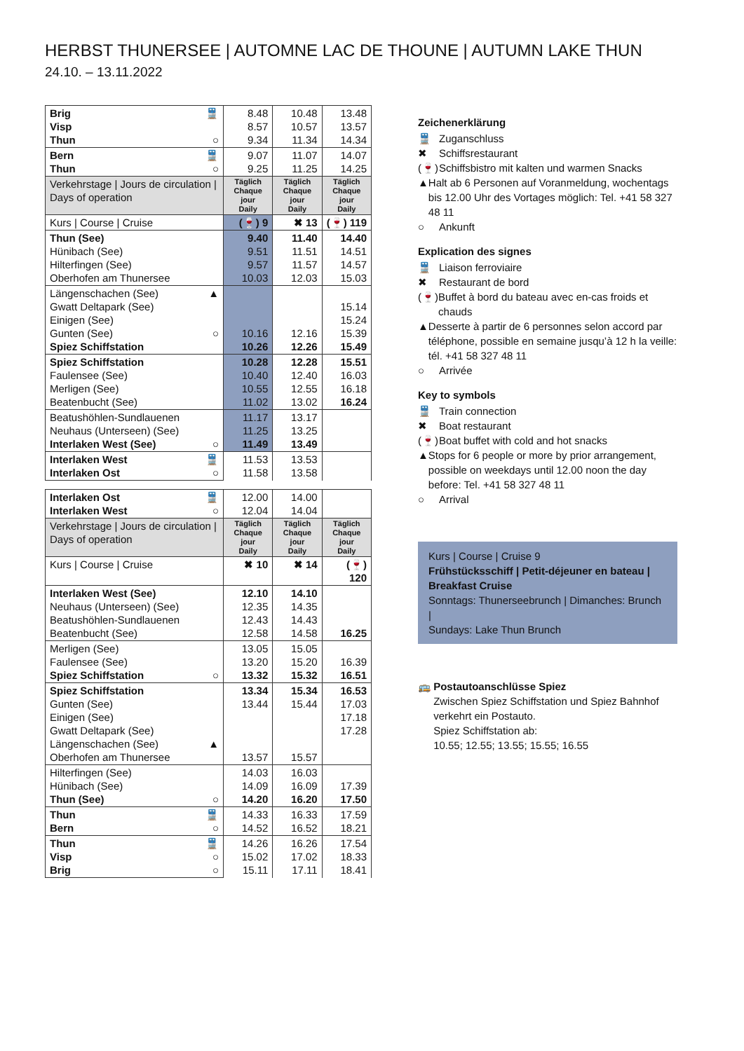HERBST THUNERSEE | AUTOMNE LAC DE THOUNE | AUTUMN LAKE THUN
24.10. – 13.11.2022
| Brig Visp Thun | 🚆 ○ | 8.48 8.57 9.34 | 10.48 10.57 11.34 | 13.48 13.57 14.34 |
| Bern Thun | 🚆 ○ | 9.07 9.25 | 11.07 11.25 | 14.07 14.25 |
| Verkehrstage / Jours de circulation / Days of operation | | Täglich Chaque jour Daily | Täglich Chaque jour Daily | Täglich Chaque jour Daily |
| Kurs / Course / Cruise | | (🍷) 9 | ✖ 13 | (🍷) 119 |
| Thun (See) Hünibach (See) Hilterfingen (See) Oberhofen am Thunersee | | 9.40 9.51 9.57 10.03 | 11.40 11.51 11.57 12.03 | 14.40 14.51 14.57 15.03 |
| Längenschachen (See) Gwatt Deltapark (See) Einigen (See) Gunten (See) Spiez Schiffstation | ▲ ○ | 10.16 10.26 | 12.16 12.26 | 15.14 15.24 15.39 15.49 |
| Spiez Schiffstation Faulensee (See) Merligen (See) Beatenbucht (See) | | 10.28 10.40 10.55 11.02 | 12.28 12.40 12.55 13.02 | 15.51 16.03 16.18 16.24 |
| Beatushöhlen-Sundlauenen Neuhaus (Unterseen) (See) Interlaken West (See) | ○ | 11.17 11.25 11.49 | 13.17 13.25 13.49 | |
| Interlaken West Interlaken Ost | 🚆 ○ | 11.53 11.58 | 13.53 13.58 | |
| Interlaken Ost Interlaken West | 🚆 ○ | 12.00 12.04 | 14.00 14.04 | |
| Verkehrstage / Jours de circulation / Days of operation | | Täglich Chaque jour Daily | Täglich Chaque jour Daily | Täglich Chaque jour Daily |
| Kurs / Course / Cruise | | ✖ 10 | ✖ 14 | (🍷) 120 |
| Interlaken West (See) Neuhaus (Unterseen) (See) Beatushöhlen-Sundlauenen Beatenbucht (See) | | 12.10 12.35 12.43 12.58 | 14.10 14.35 14.43 14.58 | 16.25 |
| Merligen (See) Faulensee (See) Spiez Schiffstation | ○ | 13.05 13.20 13.32 | 15.05 15.20 15.32 | 16.39 16.51 |
| Spiez Schiffstation Gunten (See) Einigen (See) Gwatt Deltapark (See) Längenschachen (See) Oberhofen am Thunersee | ▲ | 13.34 13.44 13.57 | 15.34 15.44 15.57 | 16.53 17.03 17.18 17.28 |
| Hilterfingen (See) Hünibach (See) Thun (See) | ○ | 14.03 14.09 14.20 | 16.03 16.09 16.20 | 17.39 17.50 |
| Thun Bern | 🚆 ○ | 14.33 14.52 | 16.33 16.52 | 17.59 18.21 |
| Thun Visp Brig | 🚆 ○ ○ | 14.26 15.02 15.11 | 16.26 17.02 17.11 | 17.54 18.33 18.41 |
Zeichenerklärung
🚆 Zuganschluss
✖ Schiffsrestaurant
(🍷) Schiffsbistro mit kalten und warmen Snacks
▲ Halt ab 6 Personen auf Voranmeldung, wochentags bis 12.00 Uhr des Vortages möglich: Tel. +41 58 327 48 11
○ Ankunft
Explication des signes
🚆 Liaison ferroviaire
✖ Restaurant de bord
(🍷) Buffet à bord du bateau avec en-cas froids et chauds
▲ Desserte à partir de 6 personnes selon accord par téléphone, possible en semaine jusqu’à 12 h la veille: tél. +41 58 327 48 11
○ Arrivée
Key to symbols
🚆 Train connection
✖ Boat restaurant
(🍷) Boat buffet with cold and hot snacks
▲ Stops for 6 people or more by prior arrangement, possible on weekdays until 12.00 noon the day before: Tel. +41 58 327 48 11
○ Arrival
Kurs | Course | Cruise 9
Frühstücksschiff | Petit-déjeuner en bateau | Breakfast Cruise
Sonntags: Thunerseebrunch | Dimanches: Brunch |
Sundays: Lake Thun Brunch
🚌 Postautoanschlüsse Spiez
Zwischen Spiez Schiffstation und Spiez Bahnhof verkehrt ein Postauto.
Spiez Schiffstation ab:
10.55; 12.55; 13.55; 15.55; 16.55